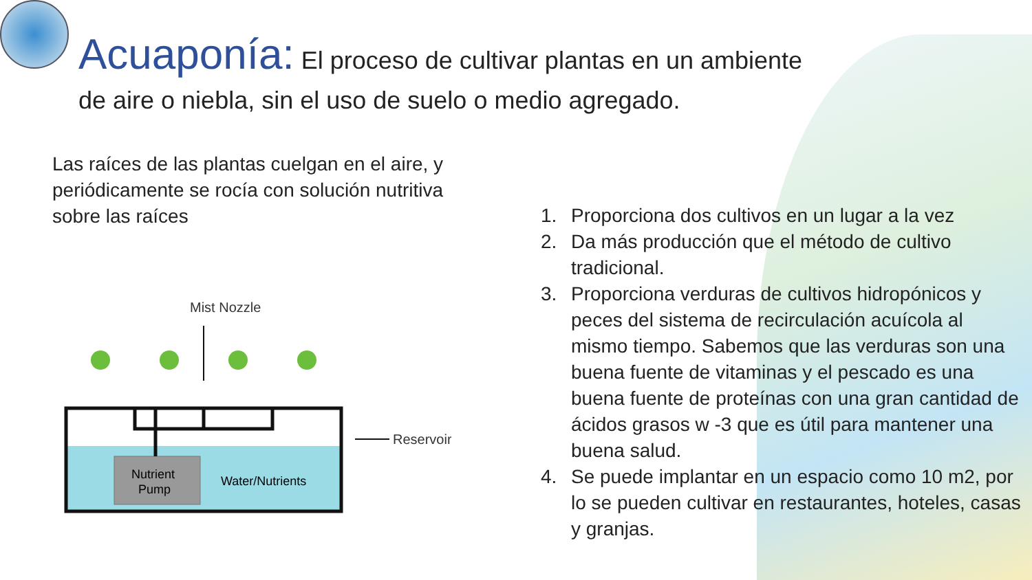Acuaponía: El proceso de cultivar plantas en un ambiente
de aire o niebla, sin el uso de suelo o medio agregado.
Las raíces de las plantas cuelgan en el aire, y periódicamente se rocía con solución nutritiva sobre las raíces
Mist Nozzle
Nutrient
Pump
Water/Nutrients
Reservoir
1. Proporciona dos cultivos en un lugar a la vez
2. Da más producción que el método de cultivo tradicional.
3. Proporciona verduras de cultivos hidropónicos y peces del sistema de recirculación acuícola al mismo tiempo. Sabemos que las verduras son una buena fuente de vitaminas y el pescado es una buena fuente de proteínas con una gran cantidad de ácidos grasos w -3 que es útil para mantener una buena salud.
4. Se puede implantar en un espacio como 10 m2, por lo se pueden cultivar en restaurantes, hoteles, casas y granjas.